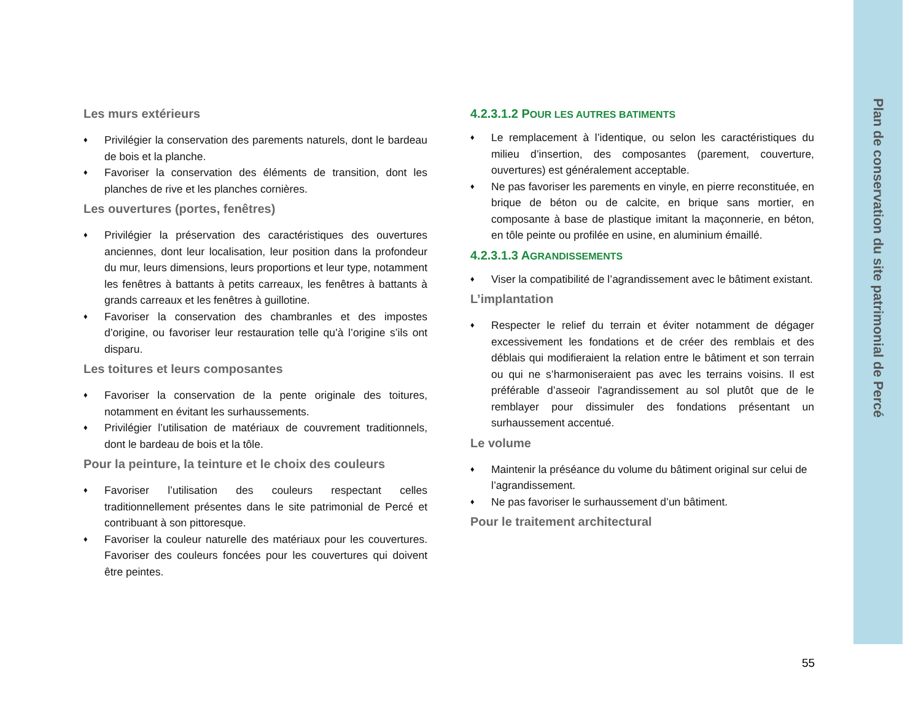Les murs extérieurs
♦ Privilégier la conservation des parements naturels, dont le bardeau de bois et la planche.
♦ Favoriser la conservation des éléments de transition, dont les planches de rive et les planches cornières.
Les ouvertures (portes, fenêtres)
♦ Privilégier la préservation des caractéristiques des ouvertures anciennes, dont leur localisation, leur position dans la profondeur du mur, leurs dimensions, leurs proportions et leur type, notamment les fenêtres à battants à petits carreaux, les fenêtres à battants à grands carreaux et les fenêtres à guillotine.
♦ Favoriser la conservation des chambranles et des impostes d’origine, ou favoriser leur restauration telle qu’à l’origine s’ils ont disparu.
Les toitures et leurs composantes
♦ Favoriser la conservation de la pente originale des toitures, notamment en évitant les surhaussements.
♦ Privilégier l’utilisation de matériaux de couvrement traditionnels, dont le bardeau de bois et la tôle.
Pour la peinture, la teinture et le choix des couleurs
♦ Favoriser l’utilisation des couleurs respectant celles traditionnellement présentes dans le site patrimonial de Percé et contribuant à son pittoresque.
♦ Favoriser la couleur naturelle des matériaux pour les couvertures. Favoriser des couleurs foncées pour les couvertures qui doivent être peintes.
4.2.3.1.2 POUR LES AUTRES BATIMENTS
♦ Le remplacement à l’identique, ou selon les caractéristiques du milieu d’insertion, des composantes (parement, couverture, ouvertures) est généralement acceptable.
♦ Ne pas favoriser les parements en vinyle, en pierre reconstituée, en brique de béton ou de calcite, en brique sans mortier, en composante à base de plastique imitant la maçonnerie, en béton, en tôle peinte ou profilée en usine, en aluminium émaillé.
4.2.3.1.3 AGRANDISSEMENTS
♦ Viser la compatibilité de l’agrandissement avec le bâtiment existant.
L’implantation
♦ Respecter le relief du terrain et éviter notamment de dégager excessivement les fondations et de créer des remblais et des déblais qui modifieraient la relation entre le bâtiment et son terrain ou qui ne s’harmoniseraient pas avec les terrains voisins. Il est préférable d’asseoir l'agrandissement au sol plutôt que de le remblayer pour dissimuler des fondations présentant un surhaussement accentué.
Le volume
♦ Maintenir la préséance du volume du bâtiment original sur celui de l’agrandissement.
♦ Ne pas favoriser le surhaussement d’un bâtiment.
Pour le traitement architectural
Plan de conservation du site patrimonial de Percé
55